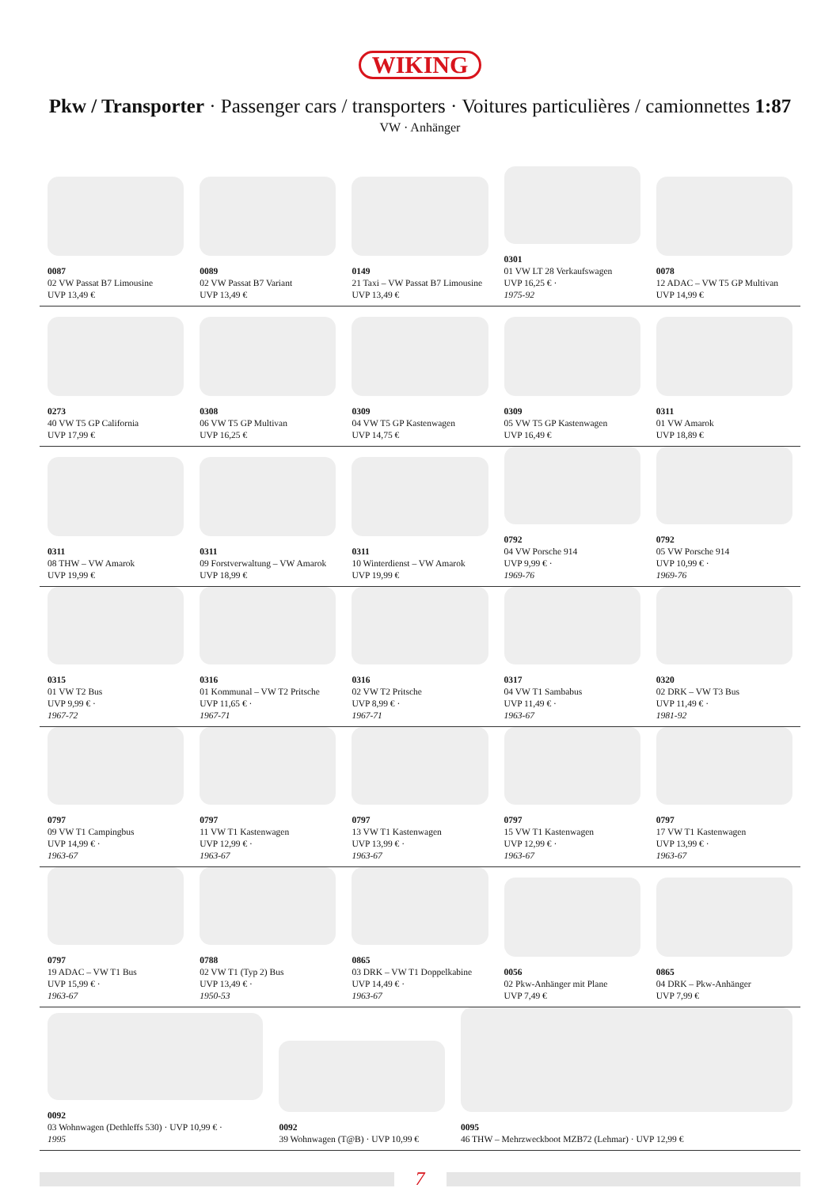WIKING
Pkw / Transporter · Passenger cars / transporters · Voitures particulières / camionnettes 1:87
VW · Anhänger
0087
02 VW Passat B7 Limousine
UVP 13,49 €
0089
02 VW Passat B7 Variant
UVP 13,49 €
0149
21 Taxi – VW Passat B7 Limousine
UVP 13,49 €
0301
01 VW LT 28 Verkaufswagen
UVP 16,25 € ·
1975-92
0078
12 ADAC – VW T5 GP Multivan
UVP 14,99 €
0273
40 VW T5 GP California
UVP 17,99 €
0308
06 VW T5 GP Multivan
UVP 16,25 €
0309
04 VW T5 GP Kastenwagen
UVP 14,75 €
0309
05 VW T5 GP Kastenwagen
UVP 16,49 €
0311
01 VW Amarok
UVP 18,89 €
0311
08 THW – VW Amarok
UVP 19,99 €
0311
09 Forstverwaltung – VW Amarok
UVP 18,99 €
0311
10 Winterdienst – VW Amarok
UVP 19,99 €
0792
04 VW Porsche 914
UVP 9,99 € ·
1969-76
0792
05 VW Porsche 914
UVP 10,99 € ·
1969-76
0315
01 VW T2 Bus
UVP 9,99 € ·
1967-72
0316
01 Kommunal – VW T2 Pritsche
UVP 11,65 € ·
1967-71
0316
02 VW T2 Pritsche
UVP 8,99 € ·
1967-71
0317
04 VW T1 Sambabus
UVP 11,49 € ·
1963-67
0320
02 DRK – VW T3 Bus
UVP 11,49 € ·
1981-92
0797
09 VW T1 Campingbus
UVP 14,99 € ·
1963-67
0797
11 VW T1 Kastenwagen
UVP 12,99 € ·
1963-67
0797
13 VW T1 Kastenwagen
UVP 13,99 € ·
1963-67
0797
15 VW T1 Kastenwagen
UVP 12,99 € ·
1963-67
0797
17 VW T1 Kastenwagen
UVP 13,99 € ·
1963-67
0797
19 ADAC – VW T1 Bus
UVP 15,99 € ·
1963-67
0788
02 VW T1 (Typ 2) Bus
UVP 13,49 € ·
1950-53
0865
03 DRK – VW T1 Doppelkabine
UVP 14,49 € ·
1963-67
0056
02 Pkw-Anhänger mit Plane
UVP 7,49 €
0865
04 DRK – Pkw-Anhänger
UVP 7,99 €
0092
03 Wohnwagen (Dethleffs 530) · UVP 10,99 € ·
1995
0092
39 Wohnwagen (T@B) · UVP 10,99 €
0095
46 THW – Mehrzweckboot MZB72 (Lehmar) · UVP 12,99 €
7